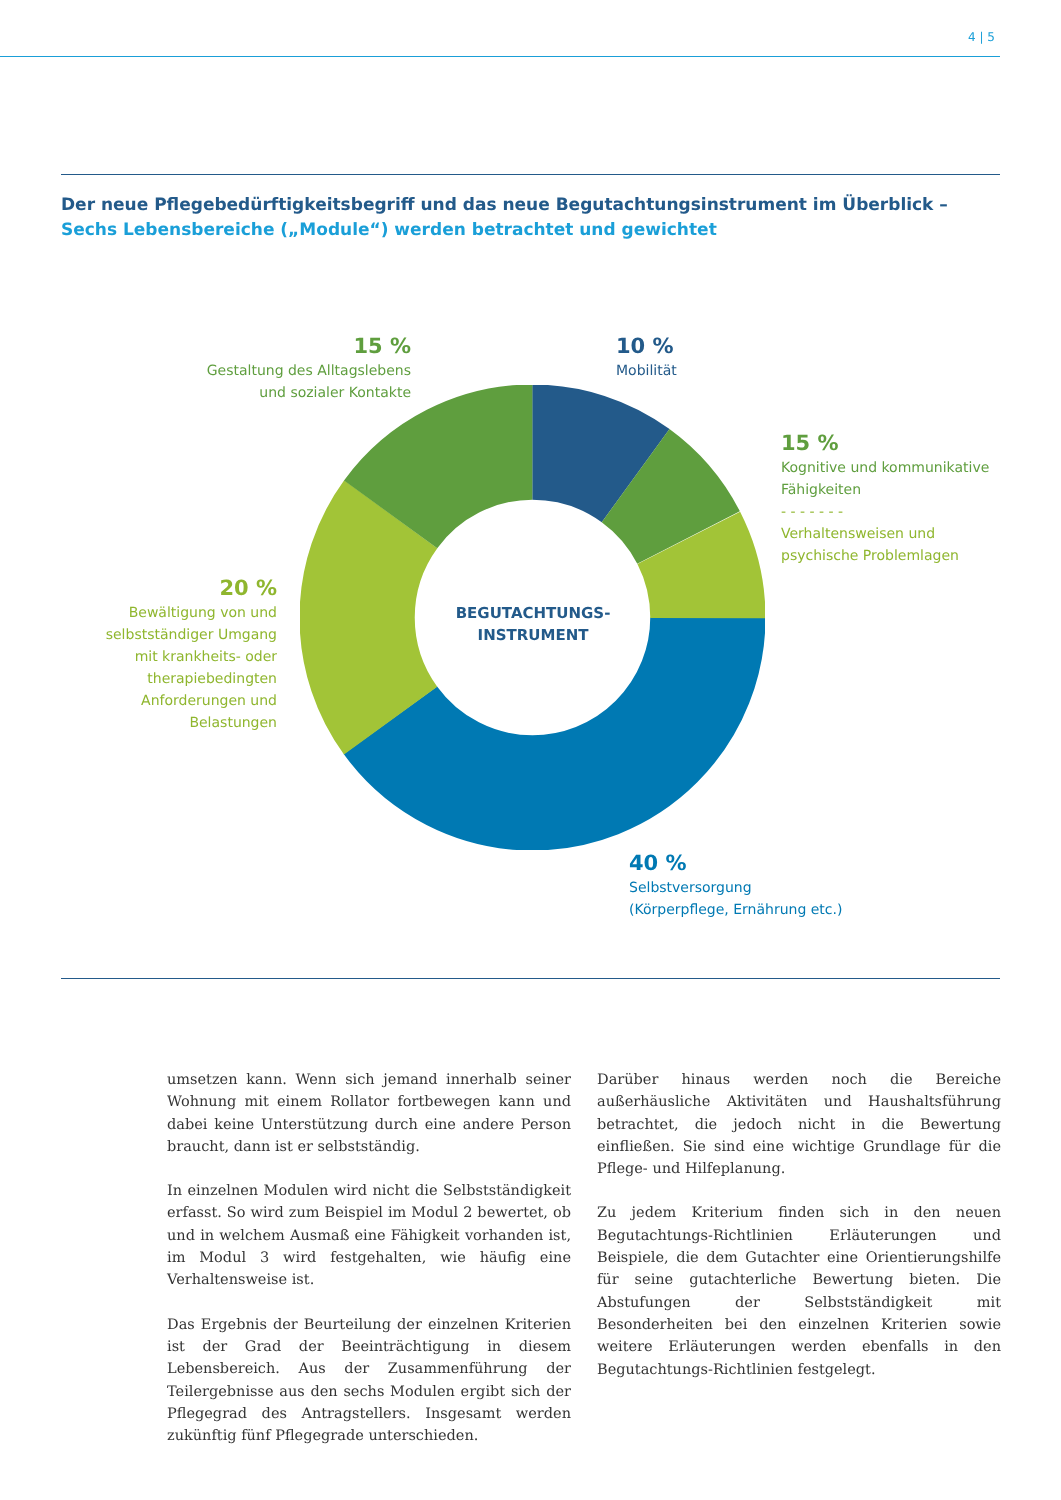4 | 5
Der neue Pflegebedürftigkeitsbegriff und das neue Begutachtungsinstrument im Überblick –
Sechs Lebensbereiche („Module“) werden betrachtet und gewichtet
BEGUTACHTUNGS-
INSTRUMENT
15 %
Gestaltung des Alltagslebens
und sozialer Kontakte
10 %
Mobilität
15 %
Kognitive und kommunikative
Fähigkeiten
- - - - - - -
Verhaltensweisen und
psychische Problemlagen
20 %
Bewältigung von und
selbstständiger Umgang
mit krankheits- oder
therapiebedingten
Anforderungen und
Belastungen
40 %
Selbstversorgung
(Körperpflege, Ernährung etc.)
umsetzen kann. Wenn sich jemand innerhalb seiner Wohnung mit einem Rollator fortbewegen kann und dabei keine Unterstützung durch eine andere Person braucht, dann ist er selbstständig.
In einzelnen Modulen wird nicht die Selbstständigkeit erfasst. So wird zum Beispiel im Modul 2 bewertet, ob und in welchem Ausmaß eine Fähigkeit vorhanden ist, im Modul 3 wird festgehalten, wie häufig eine Verhaltensweise ist.
Das Ergebnis der Beurteilung der einzelnen Kriterien ist der Grad der Beeinträchtigung in diesem Lebensbereich. Aus der Zusammenführung der Teilergebnisse aus den sechs Modulen ergibt sich der Pflegegrad des Antragstellers. Insgesamt werden zukünftig fünf Pflegegrade unterschieden.
Darüber hinaus werden noch die Bereiche außerhäusliche Aktivitäten und Haushaltsführung betrachtet, die jedoch nicht in die Bewertung einfließen. Sie sind eine wichtige Grundlage für die Pflege- und Hilfeplanung.
Zu jedem Kriterium finden sich in den neuen Begutachtungs-Richtlinien Erläuterungen und Beispiele, die dem Gutachter eine Orientierungshilfe für seine gutachterliche Bewertung bieten. Die Abstufungen der Selbstständigkeit mit Besonderheiten bei den einzelnen Kriterien sowie weitere Erläuterungen werden ebenfalls in den Begutachtungs-Richtlinien festgelegt.